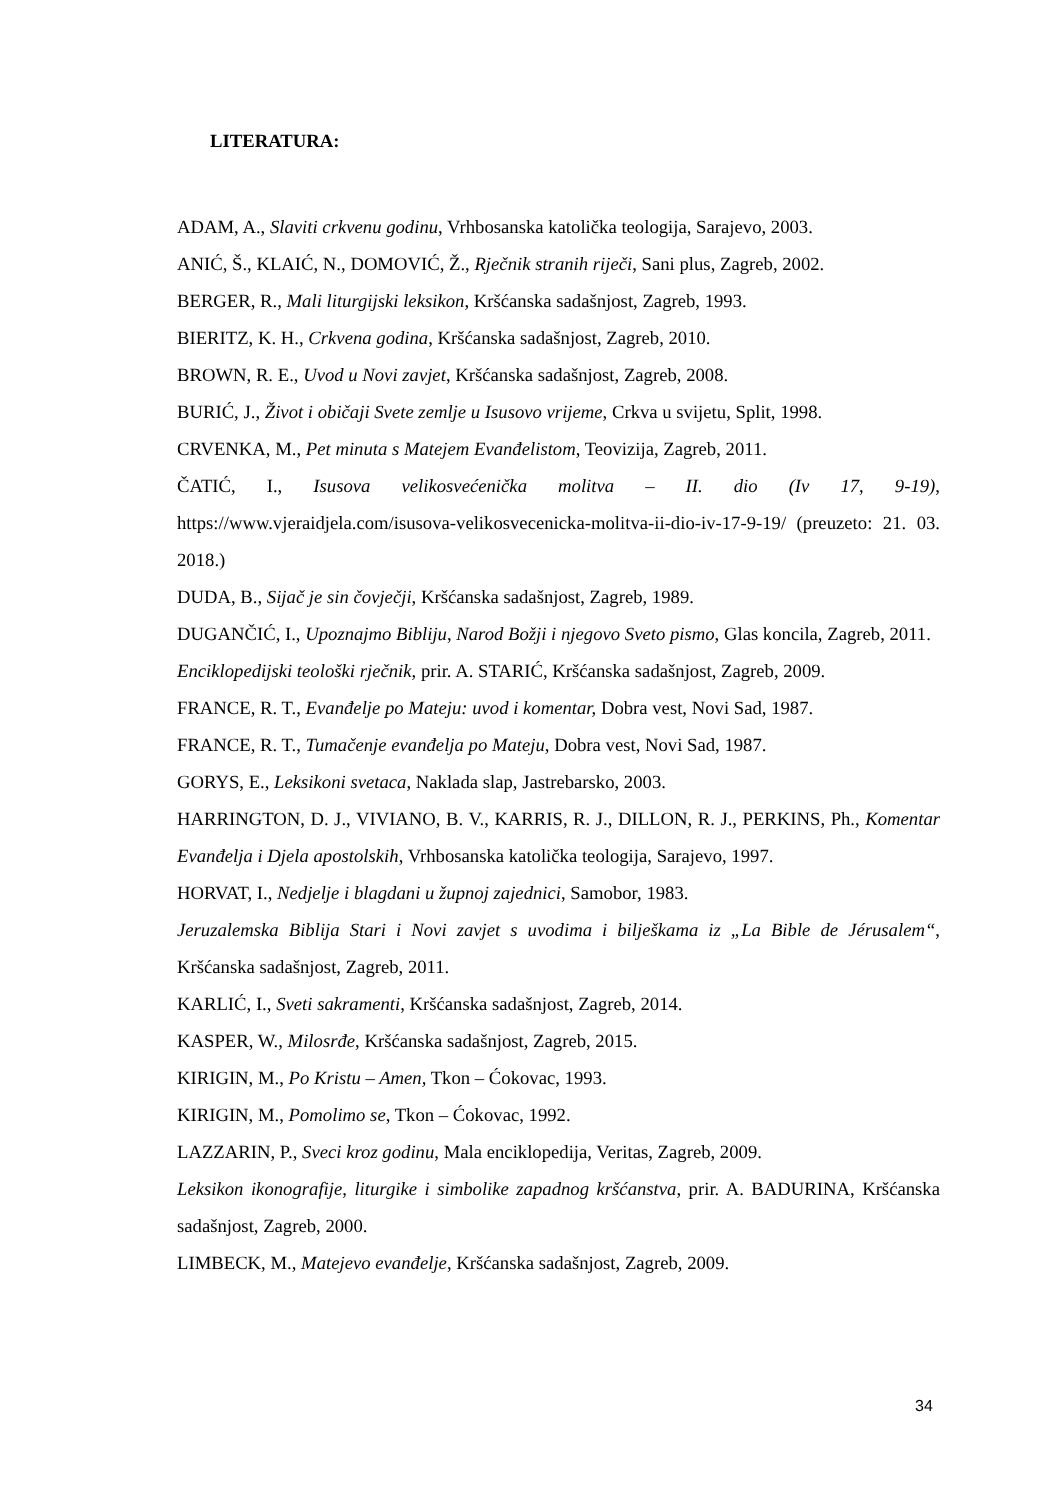LITERATURA:
ADAM, A., Slaviti crkvenu godinu, Vrhbosanska katolička teologija, Sarajevo, 2003.
ANIĆ, Š., KLAIĆ, N., DOMOVIĆ, Ž., Rječnik stranih riječi, Sani plus, Zagreb, 2002.
BERGER, R., Mali liturgijski leksikon, Kršćanska sadašnjost, Zagreb, 1993.
BIERITZ, K. H., Crkvena godina, Kršćanska sadašnjost, Zagreb, 2010.
BROWN, R. E., Uvod u Novi zavjet, Kršćanska sadašnjost, Zagreb, 2008.
BURIĆ, J., Život i običaji Svete zemlje u Isusovo vrijeme, Crkva u svijetu, Split, 1998.
CRVENKA, M., Pet minuta s Matejem Evanđelistom, Teovizija, Zagreb, 2011.
ČATIĆ, I., Isusova velikosvećenička molitva – II. dio (Iv 17, 9-19), https://www.vjeraidjela.com/isusova-velikosvecenicka-molitva-ii-dio-iv-17-9-19/ (preuzeto: 21. 03. 2018.)
DUDA, B., Sijač je sin čovječji, Kršćanska sadašnjost, Zagreb, 1989.
DUGANČIĆ, I., Upoznajmo Bibliju, Narod Božji i njegovo Sveto pismo, Glas koncila, Zagreb, 2011.
Enciklopedijski teološki rječnik, prir. A. STARIĆ, Kršćanska sadašnjost, Zagreb, 2009.
FRANCE, R. T., Evanđelje po Mateju: uvod i komentar, Dobra vest, Novi Sad, 1987.
FRANCE, R. T., Tumačenje evanđelja po Mateju, Dobra vest, Novi Sad, 1987.
GORYS, E., Leksikoni svetaca, Naklada slap, Jastrebarsko, 2003.
HARRINGTON, D. J., VIVIANO, B. V., KARRIS, R. J., DILLON, R. J., PERKINS, Ph., Komentar Evanđelja i Djela apostolskih, Vrhbosanska katolička teologija, Sarajevo, 1997.
HORVAT, I., Nedjelje i blagdani u župnoj zajednici, Samobor, 1983.
Jeruzalemska Biblija Stari i Novi zavjet s uvodima i bilješkama iz „La Bible de Jérusalem“, Kršćanska sadašnjost, Zagreb, 2011.
KARLIĆ, I., Sveti sakramenti, Kršćanska sadašnjost, Zagreb, 2014.
KASPER, W., Milosrđe, Kršćanska sadašnjost, Zagreb, 2015.
KIRIGIN, M., Po Kristu – Amen, Tkon – Ćokovac, 1993.
KIRIGIN, M., Pomolimo se, Tkon – Ćokovac, 1992.
LAZZARIN, P., Sveci kroz godinu, Mala enciklopedija, Veritas, Zagreb, 2009.
Leksikon ikonografije, liturgike i simbolike zapadnog kršćanstva, prir. A. BADURINA, Kršćanska sadašnjost, Zagreb, 2000.
LIMBECK, M., Matejevo evanđelje, Kršćanska sadašnjost, Zagreb, 2009.
34